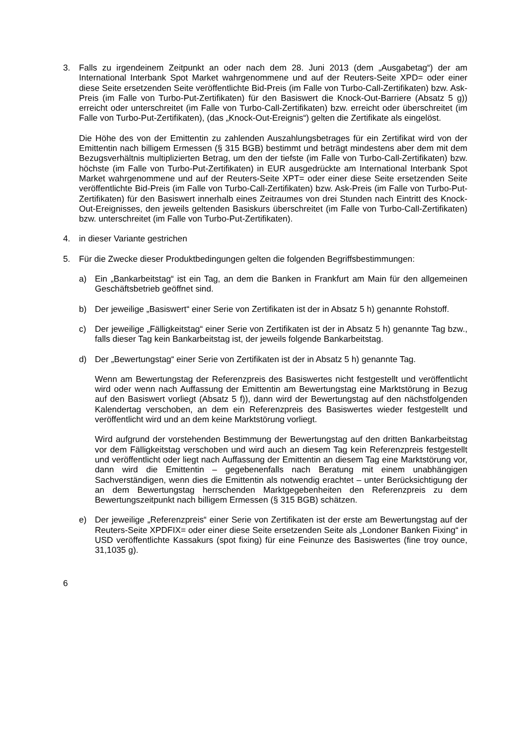3. Falls zu irgendeinem Zeitpunkt an oder nach dem 28. Juni 2013 (dem „Ausgabetag“) der am International Interbank Spot Market wahrgenommene und auf der Reuters-Seite XPD= oder einer diese Seite ersetzenden Seite veröffentlichte Bid-Preis (im Falle von Turbo-Call-Zertifikaten) bzw. Ask-Preis (im Falle von Turbo-Put-Zertifikaten) für den Basiswert die Knock-Out-Barriere (Absatz 5 g)) erreicht oder unterschreitet (im Falle von Turbo-Call-Zertifikaten) bzw. erreicht oder überschreitet (im Falle von Turbo-Put-Zertifikaten), (das „Knock-Out-Ereignis“) gelten die Zertifikate als eingelöst.
Die Höhe des von der Emittentin zu zahlenden Auszahlungsbetrages für ein Zertifikat wird von der Emittentin nach billigem Ermessen (§ 315 BGB) bestimmt und beträgt mindestens aber dem mit dem Bezugsverhältnis multiplizierten Betrag, um den der tiefste (im Falle von Turbo-Call-Zertifikaten) bzw. höchste (im Falle von Turbo-Put-Zertifikaten) in EUR ausgedrückte am International Interbank Spot Market wahrgenommene und auf der Reuters-Seite XPT= oder einer diese Seite ersetzenden Seite veröffentlichte Bid-Preis (im Falle von Turbo-Call-Zertifikaten) bzw. Ask-Preis (im Falle von Turbo-Put-Zertifikaten) für den Basiswert innerhalb eines Zeitraumes von drei Stunden nach Eintritt des Knock-Out-Ereignisses, den jeweils geltenden Basiskurs überschreitet (im Falle von Turbo-Call-Zertifikaten) bzw. unterschreitet (im Falle von Turbo-Put-Zertifikaten).
4. in dieser Variante gestrichen
5. Für die Zwecke dieser Produktbedingungen gelten die folgenden Begriffsbestimmungen:
a) Ein „Bankarbeitstag“ ist ein Tag, an dem die Banken in Frankfurt am Main für den allgemeinen Geschäftsbetrieb geöffnet sind.
b) Der jeweilige „Basiswert“ einer Serie von Zertifikaten ist der in Absatz 5 h) genannte Rohstoff.
c) Der jeweilige „Fälligkeitstag“ einer Serie von Zertifikaten ist der in Absatz 5 h) genannte Tag bzw., falls dieser Tag kein Bankarbeitstag ist, der jeweils folgende Bankarbeitstag.
d) Der „Bewertungstag“ einer Serie von Zertifikaten ist der in Absatz 5 h) genannte Tag.
Wenn am Bewertungstag der Referenzpreis des Basiswertes nicht festgestellt und veröffentlicht wird oder wenn nach Auffassung der Emittentin am Bewertungstag eine Marktstörung in Bezug auf den Basiswert vorliegt (Absatz 5 f)), dann wird der Bewertungstag auf den nächstfolgenden Kalendertag verschoben, an dem ein Referenzpreis des Basiswertes wieder festgestellt und veröffentlicht wird und an dem keine Marktstörung vorliegt.
Wird aufgrund der vorstehenden Bestimmung der Bewertungstag auf den dritten Bankarbeitstag vor dem Fälligkeitstag verschoben und wird auch an diesem Tag kein Referenzpreis festgestellt und veröffentlicht oder liegt nach Auffassung der Emittentin an diesem Tag eine Marktstörung vor, dann wird die Emittentin – gegebenenfalls nach Beratung mit einem unabhängigen Sachverständigen, wenn dies die Emittentin als notwendig erachtet – unter Berücksichtigung der an dem Bewertungstag herrschenden Marktgegebenheiten den Referenzpreis zu dem Bewertungszeitpunkt nach billigem Ermessen (§ 315 BGB) schätzen.
e) Der jeweilige „Referenzpreis“ einer Serie von Zertifikaten ist der erste am Bewertungstag auf der Reuters-Seite XPDFIX= oder einer diese Seite ersetzenden Seite als „Londoner Banken Fixing“ in USD veröffentlichte Kassakurs (spot fixing) für eine Feinunze des Basiswertes (fine troy ounce, 31,1035 g).
6